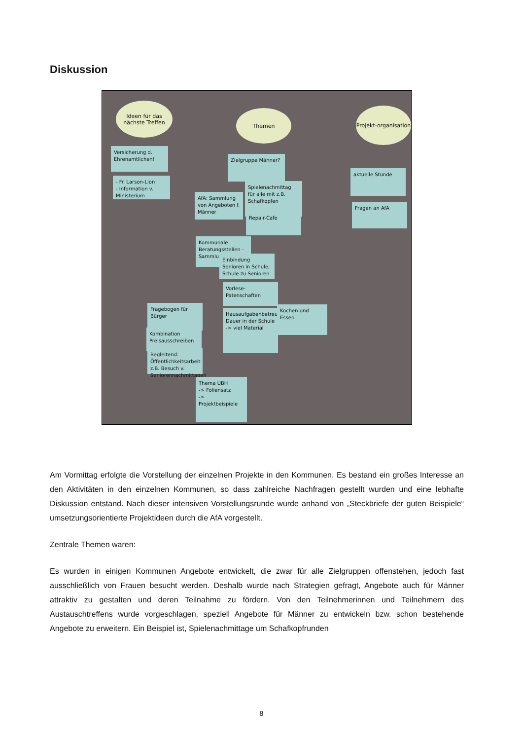Diskussion
Ideen für das nächste Treffen
Themen
Projekt-organisation
Versicherung d. Ehrenamtlichen!
- Fr. Larson-Lion
- Information v. Ministerium
Zielgruppe Männer?
Spielenachmittag für alle mit z.B. Schafkopfen
AfA: Sammlung von Angeboten f. Männer
Repair-Cafe
aktuelle Stunde
Fragen an AfA
Kommunale Beratungsstellen - Sammlung
Einbindung Senioren in Schule, Schule zu Senioren
Vorlese-Patenschaften
Hausaufgabenbetreuung
Dauer in der Schule -> viel Material
Kochen und Essen
Fragebogen für Bürger
Kombination Preisausschreiben
Begleitend: Öffentlichkeitsarbeit z.B. Besuch v. Seniorennachmittagen
Thema UBH
-> Foliensatz
-> Projektbeispiele
Am Vormittag erfolgte die Vorstellung der einzelnen Projekte in den Kommunen. Es bestand ein großes Interesse an den Aktivitäten in den einzelnen Kommunen, so dass zahlreiche Nachfragen gestellt wurden und eine lebhafte Diskussion entstand. Nach dieser intensiven Vorstellungsrunde wurde anhand von „Steckbriefe der guten Beispiele“ umsetzungsorientierte Projektideen durch die AfA vorgestellt.
Zentrale Themen waren:
Es wurden in einigen Kommunen Angebote entwickelt, die zwar für alle Zielgruppen offenstehen, jedoch fast ausschließlich von Frauen besucht werden. Deshalb wurde nach Strategien gefragt, Angebote auch für Männer attraktiv zu gestalten und deren Teilnahme zu fördern. Von den Teilnehmerinnen und Teilnehmern des Austauschtreffens wurde vorgeschlagen, speziell Angebote für Männer zu entwickeln bzw. schon bestehende Angebote zu erweitern. Ein Beispiel ist, Spielenachmittage um Schafkopfrunden
8